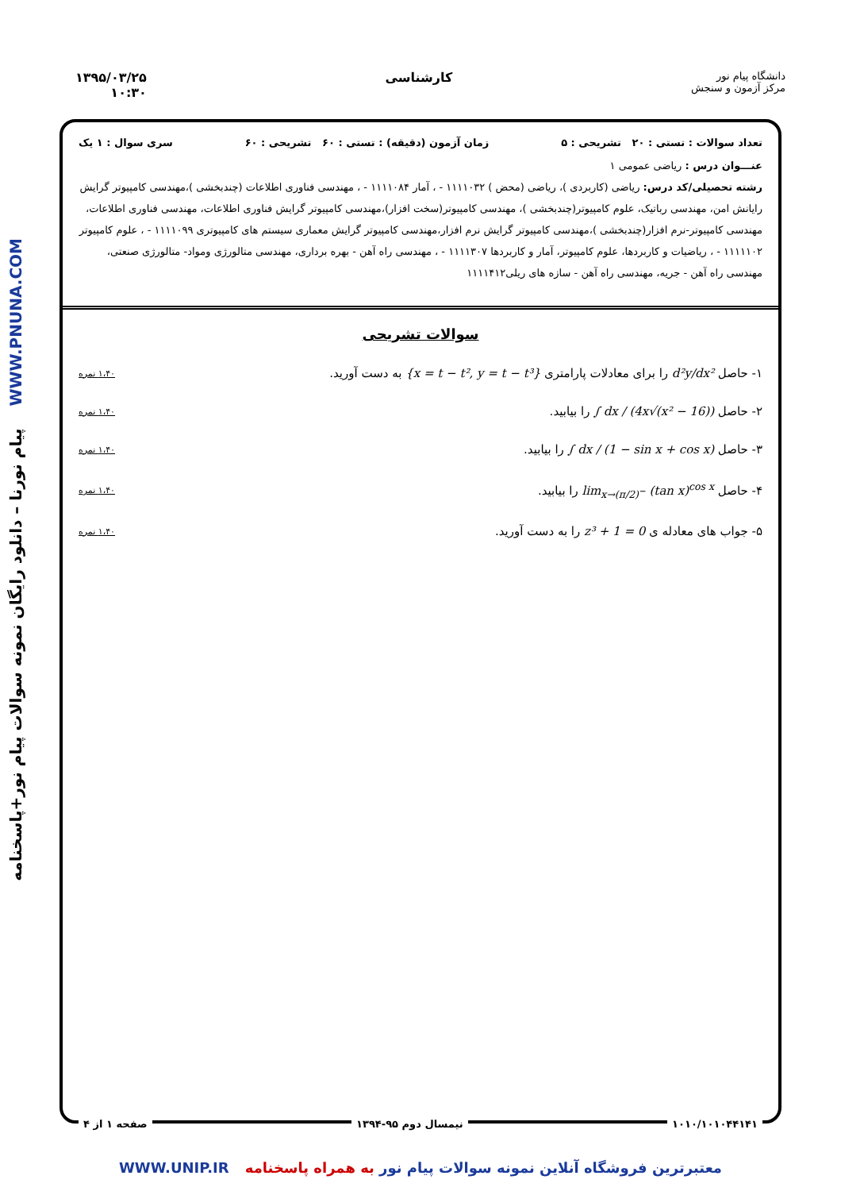پیام نورنا – دانلود رایگان نمونه سوالات پیام نور+پاسخنامه WWW.PNUNA.COM
دانشگاه پیام نور
مرکز آزمون و سنجش
کارشناسی ۱۳۹۵/۰۳/۲۵
۱۰:۳۰
تعداد سوالات : تستی : ۲۰ تشریحی : ۵ زمان آزمون (دقیقه) : تستی : ۶۰ تشریحی : ۶۰ سری سوال : ۱ یک
عنـــوان درس : ریاضی عمومی ۱
رشته تحصیلی/کد درس: ریاضی (کاربردی )، ریاضی (محض ) ۱۱۱۱۰۳۲ - ، آمار ۱۱۱۱۰۸۴ - ، مهندسی فناوری اطلاعات (چندبخشی )،مهندسی کامپیوتر گرایش رایانش امن، مهندسی رباتیک، علوم کامپیوتر(چندبخشی )، مهندسی کامپیوتر(سخت افزار)،مهندسی کامپیوتر گرایش فناوری اطلاعات، مهندسی فناوری اطلاعات، مهندسی کامپیوتر-نرم افزار(چندبخشی )،مهندسی کامپیوتر گرایش نرم افزار،مهندسی کامپیوتر گرایش معماری سیستم های کامپیوتری ۱۱۱۱۰۹۹ - ، علوم کامپیوتر ۱۱۱۱۱۰۲ - ، ریاضیات و کاربردها، علوم کامپیوتر، آمار و کاربردها ۱۱۱۱۳۰۷ - ، مهندسی راه آهن - بهره برداری، مهندسی متالورژی ومواد- متالورژی صنعتی، مهندسی راه آهن - جریه، مهندسی راه آهن - سازه های ریلی۱۱۱۱۴۱۲
سوالات تشریحی
۱- حاصل d²y/dx² را برای معادلات پارامتری {x = t − t², y = t − t³} به دست آورید. ۱،۴۰ نمره
۲- حاصل ∫ dx / (4x√(x² − 16)) را بیابید. ۱،۴۰ نمره
۳- حاصل ∫ dx / (1 − sin x + cos x) را بیابید. ۱،۴۰ نمره
۴- حاصل lim<sub>x→(π/2)<sup>−</sup></sub> (tan x)<sup>cos x</sup> را بیابید. ۱،۴۰ نمره
۵- جواب های معادله ی z³ + 1 = 0 را به دست آورید. ۱،۴۰ نمره
۱۰۱۰/۱۰۱۰۴۴۱۴۱ نیمسال دوم ۹۵-۱۳۹۴ صفحه ۱ از ۴
معتبرترین فروشگاه آنلاین نمونه سوالات پیام نور به همراه پاسخنامه WWW.UNIP.IR